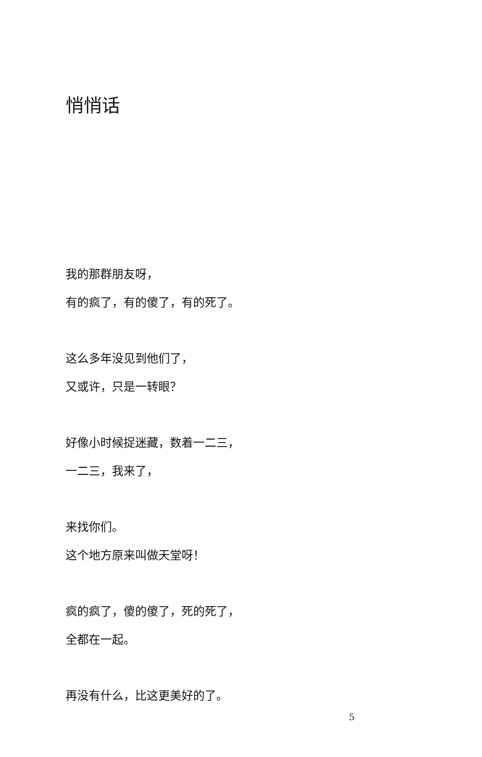悄悄话
我的那群朋友呀，
有的疯了，有的傻了，有的死了。
这么多年没见到他们了，
又或许，只是一转眼？
好像小时候捉迷藏，数着一二三，
一二三，我来了，
来找你们。
这个地方原来叫做天堂呀！
疯的疯了，傻的傻了，死的死了，
全都在一起。
再没有什么，比这更美好的了。
5